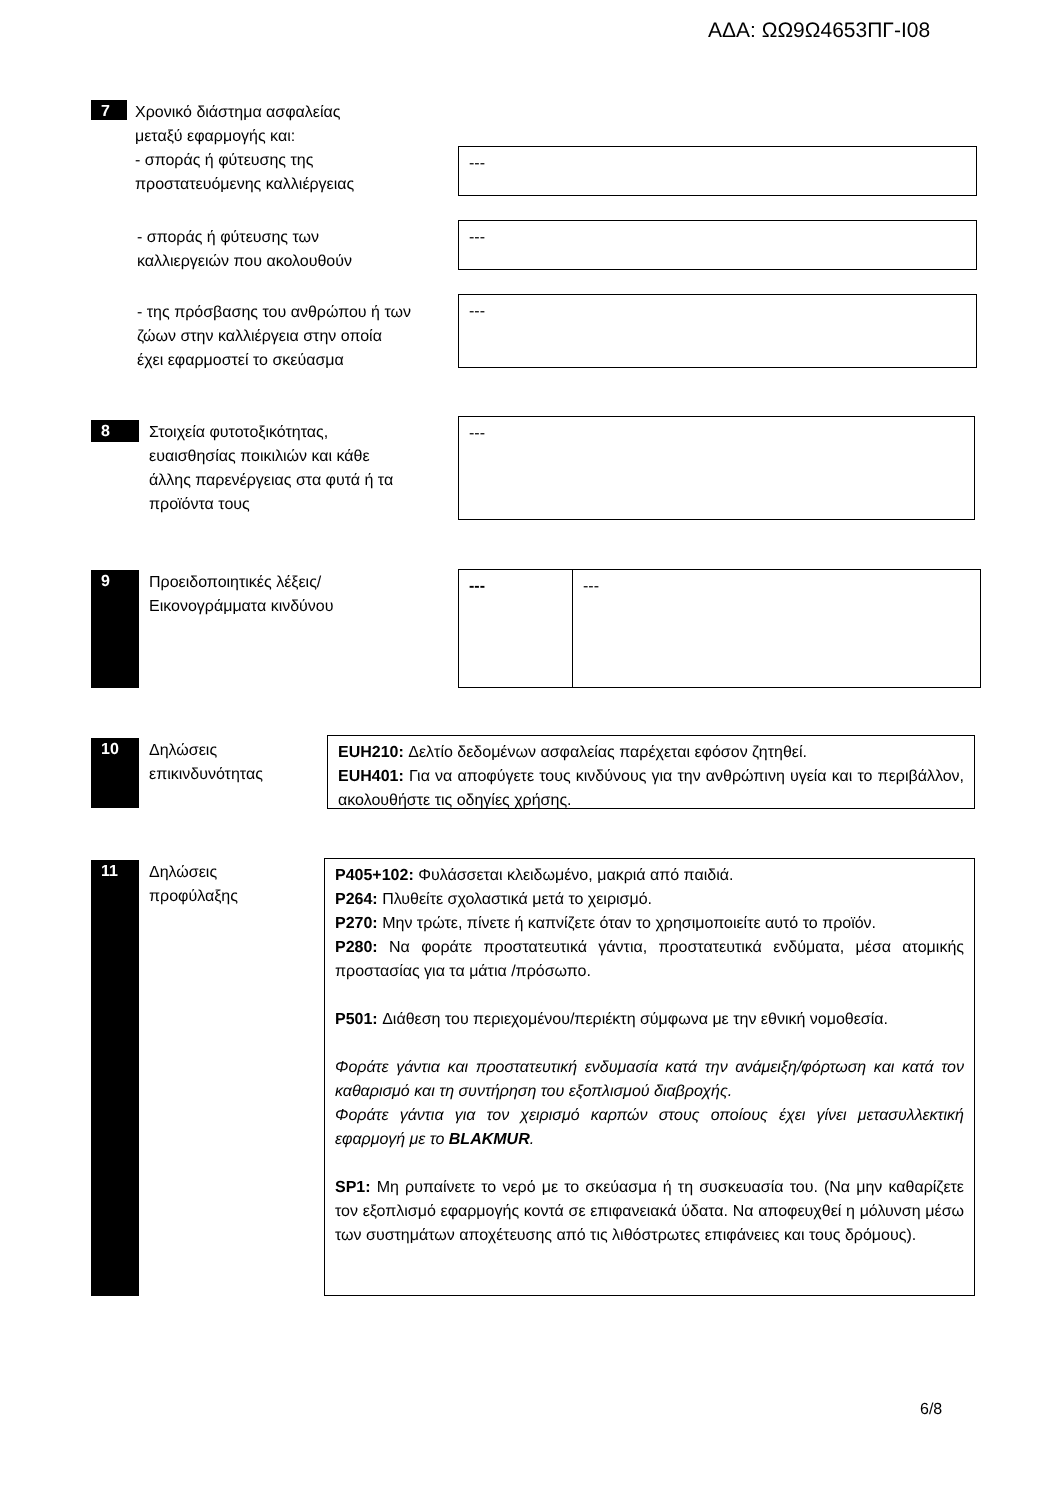ΑΔΑ: ΩΩ9Ω4653ΠΓ-Ι08
7
Χρονικό διάστημα ασφαλείας
μεταξύ εφαρμογής και:
- σποράς ή φύτευσης της
προστατευόμενης καλλιέργειας
---
- σποράς ή φύτευσης των
καλλιεργειών που ακολουθούν
---
- της πρόσβασης του ανθρώπου ή των
ζώων στην καλλιέργεια στην οποία
έχει εφαρμοστεί το σκεύασμα
---
8
Στοιχεία φυτοτοξικότητας,
ευαισθησίας ποικιλιών και κάθε
άλλης παρενέργειας στα φυτά ή τα
προϊόντα τους
---
9
Προειδοποιητικές λέξεις/
Εικονογράμματα κινδύνου
--- ---
10
Δηλώσεις
επικινδυνότητας
EUH210: Δελτίο δεδομένων ασφαλείας παρέχεται εφόσον ζητηθεί.
EUH401: Για να αποφύγετε τους κινδύνους για την ανθρώπινη υγεία και το περιβάλλον, ακολουθήστε τις οδηγίες χρήσης.
11
Δηλώσεις
προφύλαξης
P405+102: Φυλάσσεται κλειδωμένο, μακριά από παιδιά.
P264: Πλυθείτε σχολαστικά μετά το χειρισμό.
P270: Μην τρώτε, πίνετε ή καπνίζετε όταν το χρησιμοποιείτε αυτό το προϊόν.
P280: Να φοράτε προστατευτικά γάντια, προστατευτικά ενδύματα, μέσα ατομικής προστασίας για τα μάτια /πρόσωπο.
P501: Διάθεση του περιεχομένου/περιέκτη σύμφωνα με την εθνική νομοθεσία.
Φοράτε γάντια και προστατευτική ενδυμασία κατά την ανάμειξη/φόρτωση και κατά τον καθαρισμό και τη συντήρηση του εξοπλισμού διαβροχής.
Φοράτε γάντια για τον χειρισμό καρπών στους οποίους έχει γίνει μετασυλλεκτική εφαρμογή με το BLAKMUR.
SP1: Μη ρυπαίνετε το νερό με το σκεύασμα ή τη συσκευασία του. (Να μην καθαρίζετε τον εξοπλισμό εφαρμογής κοντά σε επιφανειακά ύδατα. Να αποφευχθεί η μόλυνση μέσω των συστημάτων αποχέτευσης από τις λιθόστρωτες επιφάνειες και τους δρόμους).
6/8